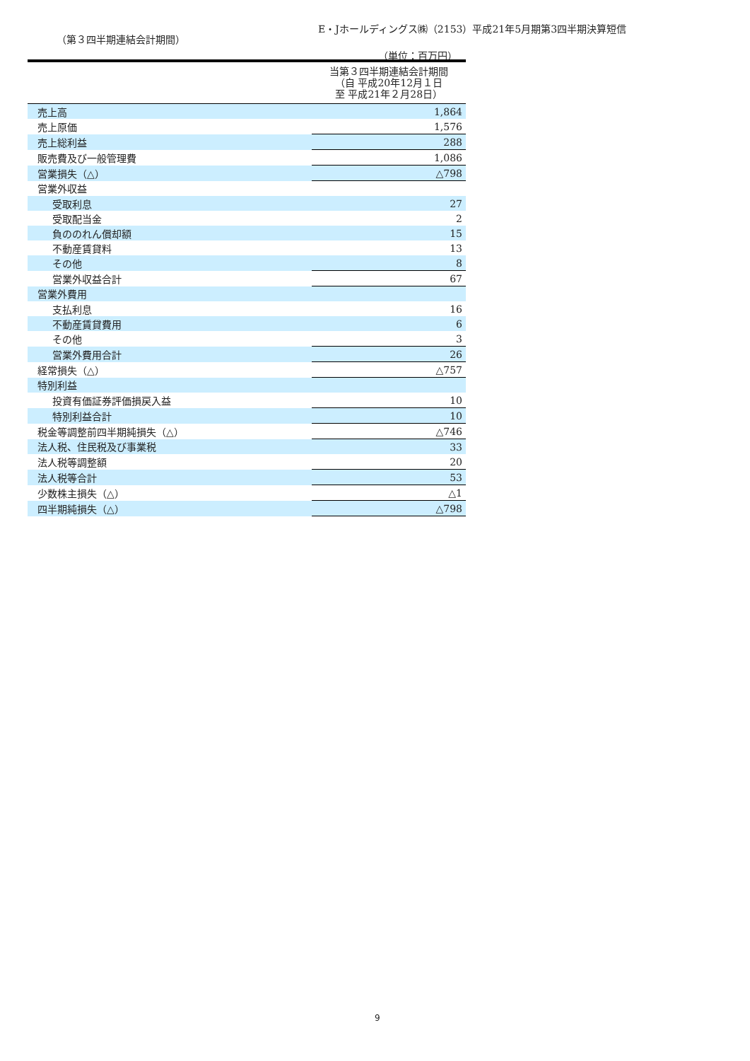E・Jホールディングス㈱（2153）平成21年5月期第3四半期決算短信
（第３四半期連結会計期間）
（単位：百万円）
| | 当第３四半期連結会計期間 （自 平成20年12月１日 至 平成21年２月28日） |
| --- | --- |
| 売上高 | 1,864 |
| 売上原価 | 1,576 |
| 売上総利益 | 288 |
| 販売費及び一般管理費 | 1,086 |
| 営業損失（△） | △798 |
| 営業外収益 | |
| 受取利息 | 27 |
| 受取配当金 | 2 |
| 負ののれん償却額 | 15 |
| 不動産賃貸料 | 13 |
| その他 | 8 |
| 営業外収益合計 | 67 |
| 営業外費用 | |
| 支払利息 | 16 |
| 不動産賃貸費用 | 6 |
| その他 | 3 |
| 営業外費用合計 | 26 |
| 経常損失（△） | △757 |
| 特別利益 | |
| 投資有価証券評価損戻入益 | 10 |
| 特別利益合計 | 10 |
| 税金等調整前四半期純損失（△） | △746 |
| 法人税、住民税及び事業税 | 33 |
| 法人税等調整額 | 20 |
| 法人税等合計 | 53 |
| 少数株主損失（△） | △1 |
| 四半期純損失（△） | △798 |
9